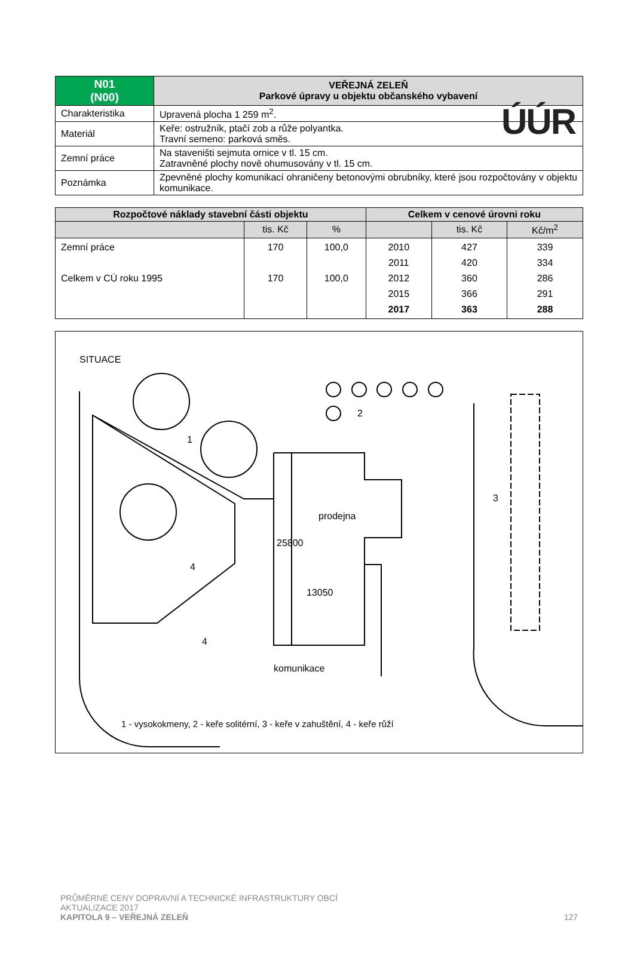ÚÚR
| N01 (N00) | VEŘEJNÁ ZELEŇ Parkové úpravy u objektu občanského vybavení |
| Charakteristika | Upravená plocha 1 259 m<sup>2</sup>. |
| Materiál | Keře: ostružník, ptačí zob a růže polyantka. Travní semeno: parková směs. |
| Zemní práce | Na staveništi sejmuta ornice v tl. 15 cm. Zatravněné plochy nově ohumusovány v tl. 15 cm. |
| Poznámka | Zpevněné plochy komunikací ohraničeny betonovými obrubníky, které jsou rozpočtovány v objektu komunikace. |
| Rozpočtové náklady stavební části objektu | | | Celkem v cenové úrovni roku | | |
| --- | --- | --- | --- | --- | --- |
| | tis. Kč | % | | tis. Kč | Kč/m<sup>2</sup> |
| Zemní práce Celkem v CÚ roku 1995 | 170 170 | 100,0 100,0 | 2010 2011 2012 2015 2017 | 427 420 360 366 363 | 339 334 286 291 288 |
SITUACE
prodejna
13050
komunikace
1
2
3
4
4
25800
1 - vysokokmeny, 2 - keře solitérní, 3 - keře v zahuštění, 4 - keře růží
PRŮMĚRNÉ CENY DOPRAVNÍ A TECHNICKÉ INFRASTRUKTURY OBCÍ
AKTUALIZACE 2017
KAPITOLA 9 – VEŘEJNÁ ZELEŇ 127